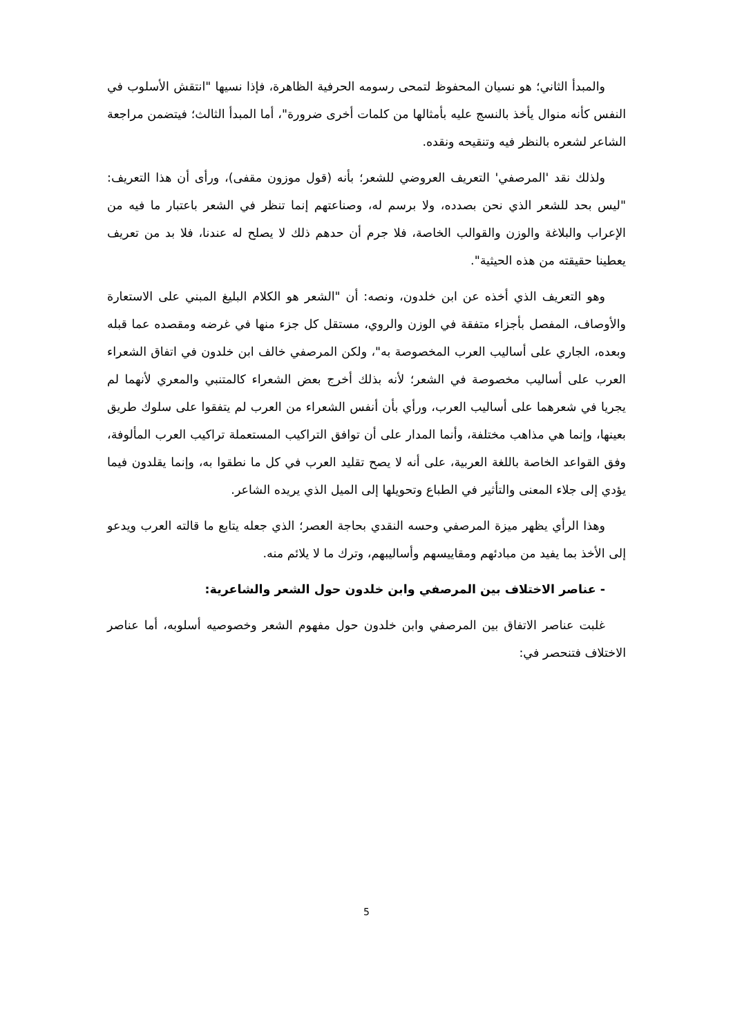والمبدأ الثاني؛ هو نسيان المحفوظ لتمحى رسومه الحرفية الظاهرة، فإذا نسيها "انتقش الأسلوب في النفس كأنه منوال يأخذ بالنسج عليه بأمثالها من كلمات أخرى ضرورة"، أما المبدأ الثالث؛ فيتضمن مراجعة الشاعر لشعره بالنظر فيه وتنقيحه ونقده.
ولذلك نقد 'المرصفي' التعريف العروضي للشعر؛ بأنه (قول موزون مقفى)، ورأى أن هذا التعريف: "ليس بحد للشعر الذي نحن بصدده، ولا برسم له، وصناعتهم إنما تنظر في الشعر باعتبار ما فيه من الإعراب والبلاغة والوزن والقوالب الخاصة، فلا جرم أن حدهم ذلك لا يصلح له عندنا، فلا بد من تعريف يعطينا حقيقته من هذه الحيثية".
وهو التعريف الذي أخذه عن ابن خلدون، ونصه: أن "الشعر هو الكلام البليغ المبني على الاستعارة والأوصاف، المفصل بأجزاء متفقة في الوزن والروي، مستقل كل جزء منها في غرضه ومقصده عما قبله وبعده، الجاري على أساليب العرب المخصوصة به"، ولكن المرصفي خالف ابن خلدون في اتفاق الشعراء العرب على أساليب مخصوصة في الشعر؛ لأنه بذلك أخرج بعض الشعراء كالمتنبي والمعري لأنهما لم يجريا في شعرهما على أساليب العرب، ورأي بأن أنفس الشعراء من العرب لم يتفقوا على سلوك طريق بعينها، وإنما هي مذاهب مختلفة، وأنما المدار على أن توافق التراكيب المستعملة تراكيب العرب المألوفة، وفق القواعد الخاصة باللغة العربية، على أنه لا يصح تقليد العرب في كل ما نطقوا به، وإنما يقلدون فيما يؤدي إلى جلاء المعنى والتأثير في الطباع وتحويلها إلى الميل الذي يريده الشاعر.
وهذا الرأي يظهر ميزة المرصفي وحسه النقدي بحاجة العصر؛ الذي جعله يتابع ما قالته العرب ويدعو إلى الأخذ بما يفيد من مبادئهم ومقاييسهم وأساليبهم، وترك ما لا يلائم منه.
- عناصر الاختلاف بين المرصفي وابن خلدون حول الشعر والشاعرية:
غلبت عناصر الاتفاق بين المرصفي وابن خلدون حول مفهوم الشعر وخصوصيه أسلوبه، أما عناصر الاختلاف فتنحصر في:
5